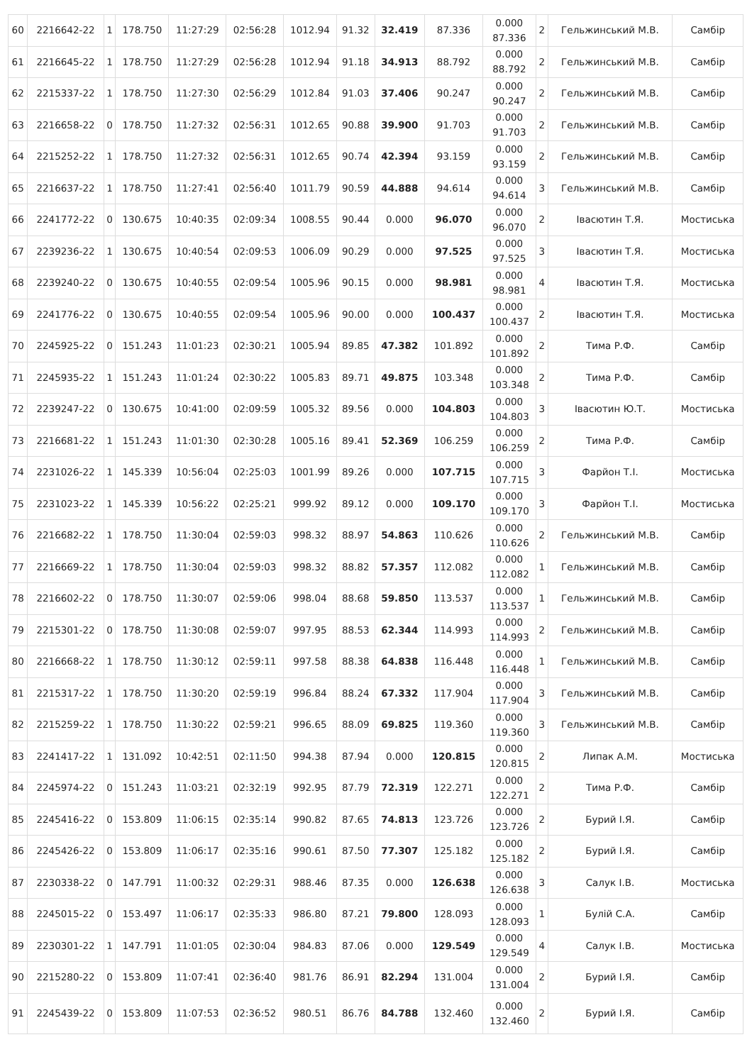| 60 | 2216642-22 | 1 | 178.750 | 11:27:29 | 02:56:28 | 1012.94 | 91.32 | 32.419 | 87.336 | 0.000 87.336 | 2 | Гельжинський М.В. | Самбір |
| 61 | 2216645-22 | 1 | 178.750 | 11:27:29 | 02:56:28 | 1012.94 | 91.18 | 34.913 | 88.792 | 0.000 88.792 | 2 | Гельжинський М.В. | Самбір |
| 62 | 2215337-22 | 1 | 178.750 | 11:27:30 | 02:56:29 | 1012.84 | 91.03 | 37.406 | 90.247 | 0.000 90.247 | 2 | Гельжинський М.В. | Самбір |
| 63 | 2216658-22 | 0 | 178.750 | 11:27:32 | 02:56:31 | 1012.65 | 90.88 | 39.900 | 91.703 | 0.000 91.703 | 2 | Гельжинський М.В. | Самбір |
| 64 | 2215252-22 | 1 | 178.750 | 11:27:32 | 02:56:31 | 1012.65 | 90.74 | 42.394 | 93.159 | 0.000 93.159 | 2 | Гельжинський М.В. | Самбір |
| 65 | 2216637-22 | 1 | 178.750 | 11:27:41 | 02:56:40 | 1011.79 | 90.59 | 44.888 | 94.614 | 0.000 94.614 | 3 | Гельжинський М.В. | Самбір |
| 66 | 2241772-22 | 0 | 130.675 | 10:40:35 | 02:09:34 | 1008.55 | 90.44 | 0.000 | 96.070 | 0.000 96.070 | 2 | Івасютин Т.Я. | Мостиська |
| 67 | 2239236-22 | 1 | 130.675 | 10:40:54 | 02:09:53 | 1006.09 | 90.29 | 0.000 | 97.525 | 0.000 97.525 | 3 | Івасютин Т.Я. | Мостиська |
| 68 | 2239240-22 | 0 | 130.675 | 10:40:55 | 02:09:54 | 1005.96 | 90.15 | 0.000 | 98.981 | 0.000 98.981 | 4 | Івасютин Т.Я. | Мостиська |
| 69 | 2241776-22 | 0 | 130.675 | 10:40:55 | 02:09:54 | 1005.96 | 90.00 | 0.000 | 100.437 | 0.000 100.437 | 2 | Івасютин Т.Я. | Мостиська |
| 70 | 2245925-22 | 0 | 151.243 | 11:01:23 | 02:30:21 | 1005.94 | 89.85 | 47.382 | 101.892 | 0.000 101.892 | 2 | Тима Р.Ф. | Самбір |
| 71 | 2245935-22 | 1 | 151.243 | 11:01:24 | 02:30:22 | 1005.83 | 89.71 | 49.875 | 103.348 | 0.000 103.348 | 2 | Тима Р.Ф. | Самбір |
| 72 | 2239247-22 | 0 | 130.675 | 10:41:00 | 02:09:59 | 1005.32 | 89.56 | 0.000 | 104.803 | 0.000 104.803 | 3 | Івасютин Ю.Т. | Мостиська |
| 73 | 2216681-22 | 1 | 151.243 | 11:01:30 | 02:30:28 | 1005.16 | 89.41 | 52.369 | 106.259 | 0.000 106.259 | 2 | Тима Р.Ф. | Самбір |
| 74 | 2231026-22 | 1 | 145.339 | 10:56:04 | 02:25:03 | 1001.99 | 89.26 | 0.000 | 107.715 | 0.000 107.715 | 3 | Фарйон Т.І. | Мостиська |
| 75 | 2231023-22 | 1 | 145.339 | 10:56:22 | 02:25:21 | 999.92 | 89.12 | 0.000 | 109.170 | 0.000 109.170 | 3 | Фарйон Т.І. | Мостиська |
| 76 | 2216682-22 | 1 | 178.750 | 11:30:04 | 02:59:03 | 998.32 | 88.97 | 54.863 | 110.626 | 0.000 110.626 | 2 | Гельжинський М.В. | Самбір |
| 77 | 2216669-22 | 1 | 178.750 | 11:30:04 | 02:59:03 | 998.32 | 88.82 | 57.357 | 112.082 | 0.000 112.082 | 1 | Гельжинський М.В. | Самбір |
| 78 | 2216602-22 | 0 | 178.750 | 11:30:07 | 02:59:06 | 998.04 | 88.68 | 59.850 | 113.537 | 0.000 113.537 | 1 | Гельжинський М.В. | Самбір |
| 79 | 2215301-22 | 0 | 178.750 | 11:30:08 | 02:59:07 | 997.95 | 88.53 | 62.344 | 114.993 | 0.000 114.993 | 2 | Гельжинський М.В. | Самбір |
| 80 | 2216668-22 | 1 | 178.750 | 11:30:12 | 02:59:11 | 997.58 | 88.38 | 64.838 | 116.448 | 0.000 116.448 | 1 | Гельжинський М.В. | Самбір |
| 81 | 2215317-22 | 1 | 178.750 | 11:30:20 | 02:59:19 | 996.84 | 88.24 | 67.332 | 117.904 | 0.000 117.904 | 3 | Гельжинський М.В. | Самбір |
| 82 | 2215259-22 | 1 | 178.750 | 11:30:22 | 02:59:21 | 996.65 | 88.09 | 69.825 | 119.360 | 0.000 119.360 | 3 | Гельжинський М.В. | Самбір |
| 83 | 2241417-22 | 1 | 131.092 | 10:42:51 | 02:11:50 | 994.38 | 87.94 | 0.000 | 120.815 | 0.000 120.815 | 2 | Липак А.М. | Мостиська |
| 84 | 2245974-22 | 0 | 151.243 | 11:03:21 | 02:32:19 | 992.95 | 87.79 | 72.319 | 122.271 | 0.000 122.271 | 2 | Тима Р.Ф. | Самбір |
| 85 | 2245416-22 | 0 | 153.809 | 11:06:15 | 02:35:14 | 990.82 | 87.65 | 74.813 | 123.726 | 0.000 123.726 | 2 | Бурий І.Я. | Самбір |
| 86 | 2245426-22 | 0 | 153.809 | 11:06:17 | 02:35:16 | 990.61 | 87.50 | 77.307 | 125.182 | 0.000 125.182 | 2 | Бурий І.Я. | Самбір |
| 87 | 2230338-22 | 0 | 147.791 | 11:00:32 | 02:29:31 | 988.46 | 87.35 | 0.000 | 126.638 | 0.000 126.638 | 3 | Салук І.В. | Мостиська |
| 88 | 2245015-22 | 0 | 153.497 | 11:06:17 | 02:35:33 | 986.80 | 87.21 | 79.800 | 128.093 | 0.000 128.093 | 1 | Булій С.А. | Самбір |
| 89 | 2230301-22 | 1 | 147.791 | 11:01:05 | 02:30:04 | 984.83 | 87.06 | 0.000 | 129.549 | 0.000 129.549 | 4 | Салук І.В. | Мостиська |
| 90 | 2215280-22 | 0 | 153.809 | 11:07:41 | 02:36:40 | 981.76 | 86.91 | 82.294 | 131.004 | 0.000 131.004 | 2 | Бурий І.Я. | Самбір |
| 91 | 2245439-22 | 0 | 153.809 | 11:07:53 | 02:36:52 | 980.51 | 86.76 | 84.788 | 132.460 | 0.000 132.460 | 2 | Бурий І.Я. | Самбір |